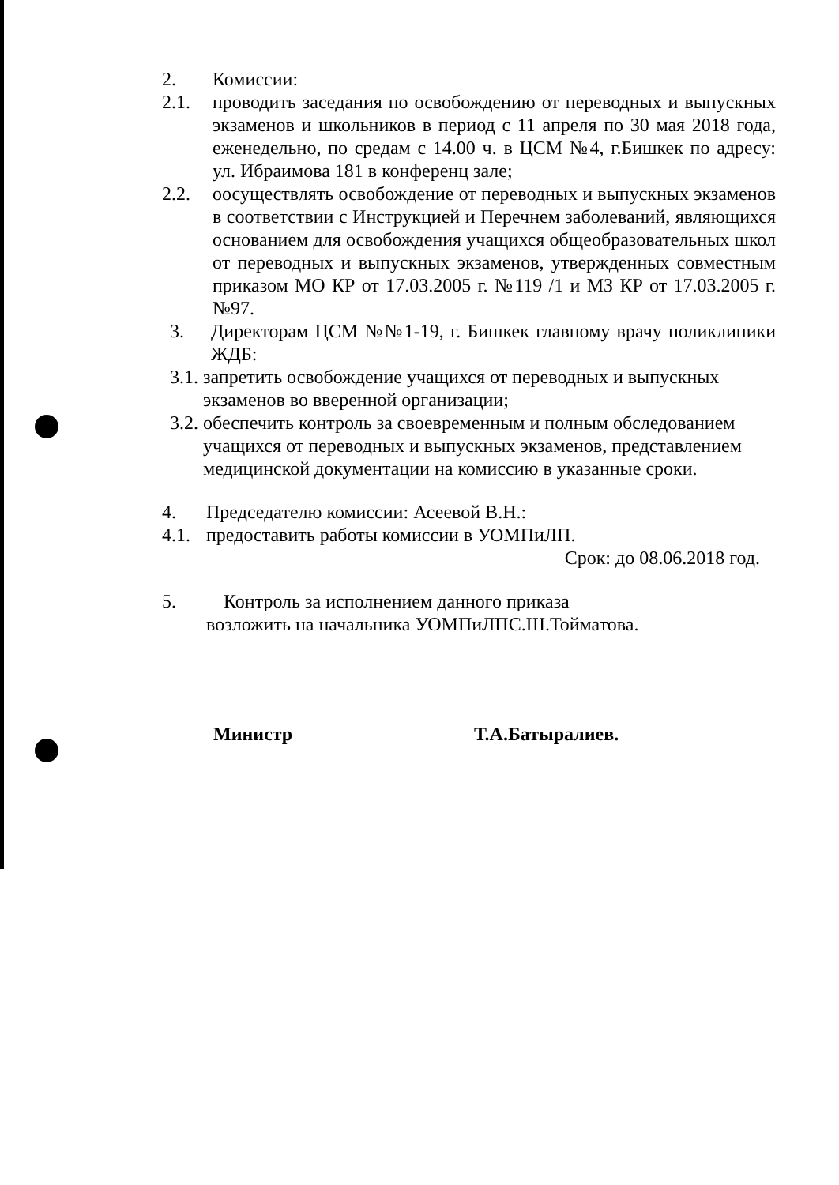2. Комиссии:
2.1. проводить заседания по освобождению от переводных и выпускных экзаменов и школьников в период с 11 апреля по 30 мая 2018 года, еженедельно, по средам с 14.00 ч. в ЦСМ №4, г.Бишкек по адресу: ул. Ибраимова 181 в конференц зале;
2.2. оосуществлять освобождение от переводных и выпускных экзаменов в соответствии с Инструкцией и Перечнем заболеваний, являющихся основанием для освобождения учащихся общеобразовательных школ от переводных и выпускных экзаменов, утвержденных совместным приказом МО КР от 17.03.2005 г. №119 /1 и МЗ КР от 17.03.2005 г. №97.
3. Директорам ЦСМ №№1-19, г. Бишкек главному врачу поликлиники ЖДБ:
3.1. запретить освобождение учащихся от переводных и выпускных
экзаменов во вверенной организации;
3.2. обеспечить контроль за своевременным и полным обследованием
учащихся от переводных и выпускных экзаменов, представлением
медицинской документации на комиссию в указанные сроки.
4. Председателю комиссии: Асеевой В.Н.:
4.1. предоставить работы комиссии в УОМПиЛП.
Срок: до 08.06.2018 год.
5. Контроль за исполнением данного приказа
возложить на начальника УОМПиЛПС.Ш.Тойматова.
Министр Т.А.Батыралиев.